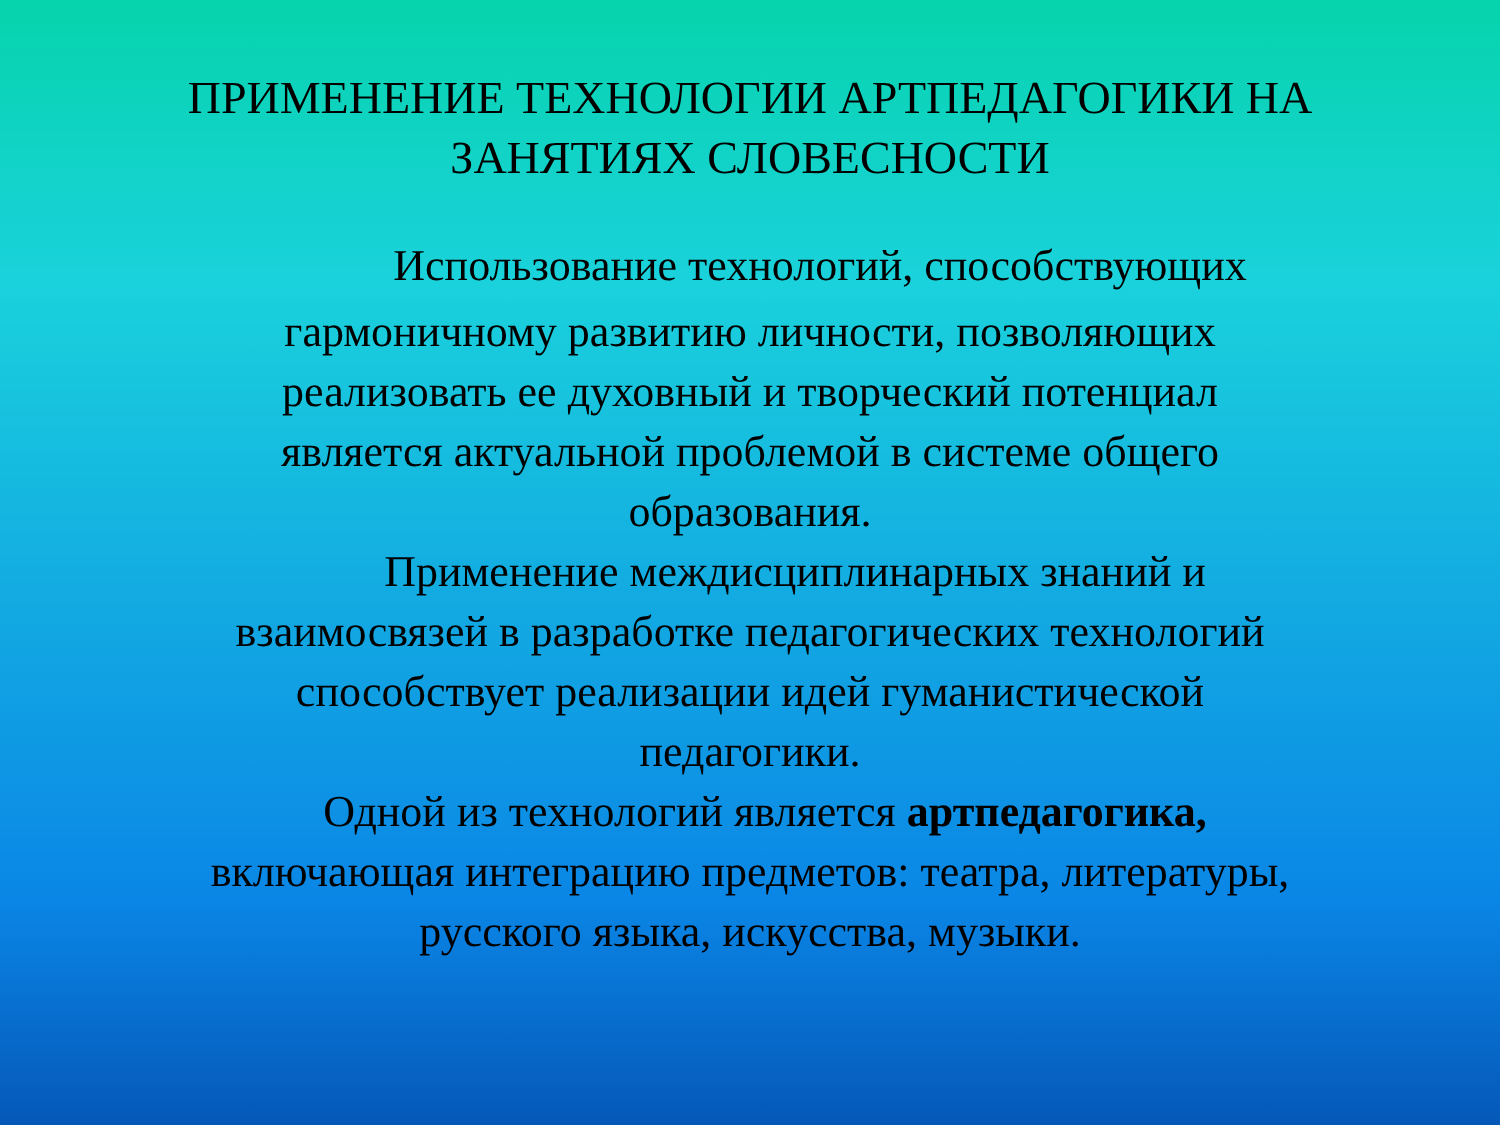ПРИМЕНЕНИЕ ТЕХНОЛОГИИ АРТПЕДАГОГИКИ НА
ЗАНЯТИЯХ СЛОВЕСНОСТИ
Использование технологий, способствующих
гармоничному развитию личности, позволяющих
реализовать ее духовный и творческий потенциал
является актуальной проблемой в системе общего
образования.
Применение междисциплинарных знаний и
взаимосвязей в разработке педагогических технологий
способствует реализации идей гуманистической
педагогики.
Одной из технологий является артпедагогика,
включающая интеграцию предметов: театра, литературы,
русского языка, искусства, музыки.